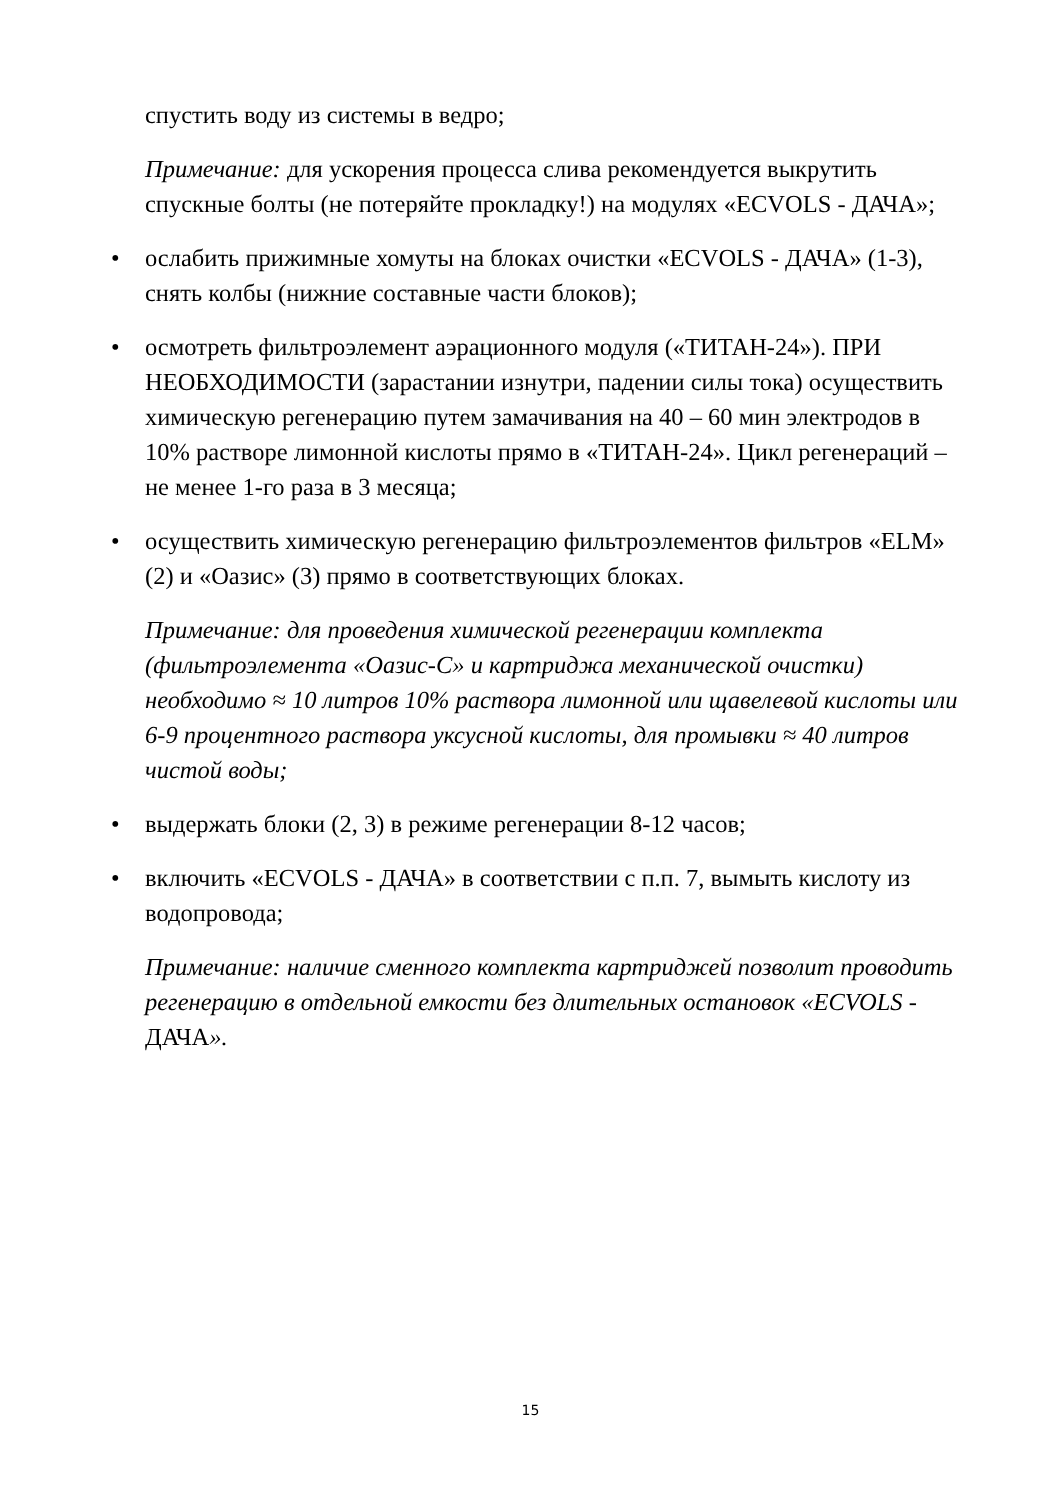спустить воду из системы в ведро;
Примечание: для ускорения процесса слива рекомендуется выкрутить спускные болты (не потеряйте прокладку!) на модулях «ECVOLS - ДАЧА»;
• ослабить прижимные хомуты на блоках очистки «ECVOLS - ДАЧА» (1-3), снять колбы (нижние составные части блоков);
• осмотреть фильтроэлемент аэрационного модуля («ТИТАН-24»). ПРИ НЕОБХОДИМОСТИ (зарастании изнутри, падении силы тока) осуществить химическую регенерацию путем замачивания на 40 – 60 мин электродов в 10% растворе лимонной кислоты прямо в «ТИТАН-24». Цикл регенераций – не менее 1-го раза в 3 месяца;
• осуществить химическую регенерацию фильтроэлементов фильтров «ELM» (2) и «Оазис» (3) прямо в соответствующих блоках.
Примечание: для проведения химической регенерации комплекта (фильтроэлемента «Оазис-С» и картриджа механической очистки) необходимо ≈ 10 литров 10% раствора лимонной или щавелевой кислоты или 6-9 процентного раствора уксусной кислоты, для промывки ≈ 40 литров чистой воды;
• выдержать блоки (2, 3) в режиме регенерации 8-12 часов;
• включить «ECVOLS - ДАЧА» в соответствии с п.п. 7, вымыть кислоту из водопровода;
Примечание: наличие сменного комплекта картриджей позволит проводить регенерацию в отдельной емкости без длительных остановок «ECVOLS - ДАЧА».
15